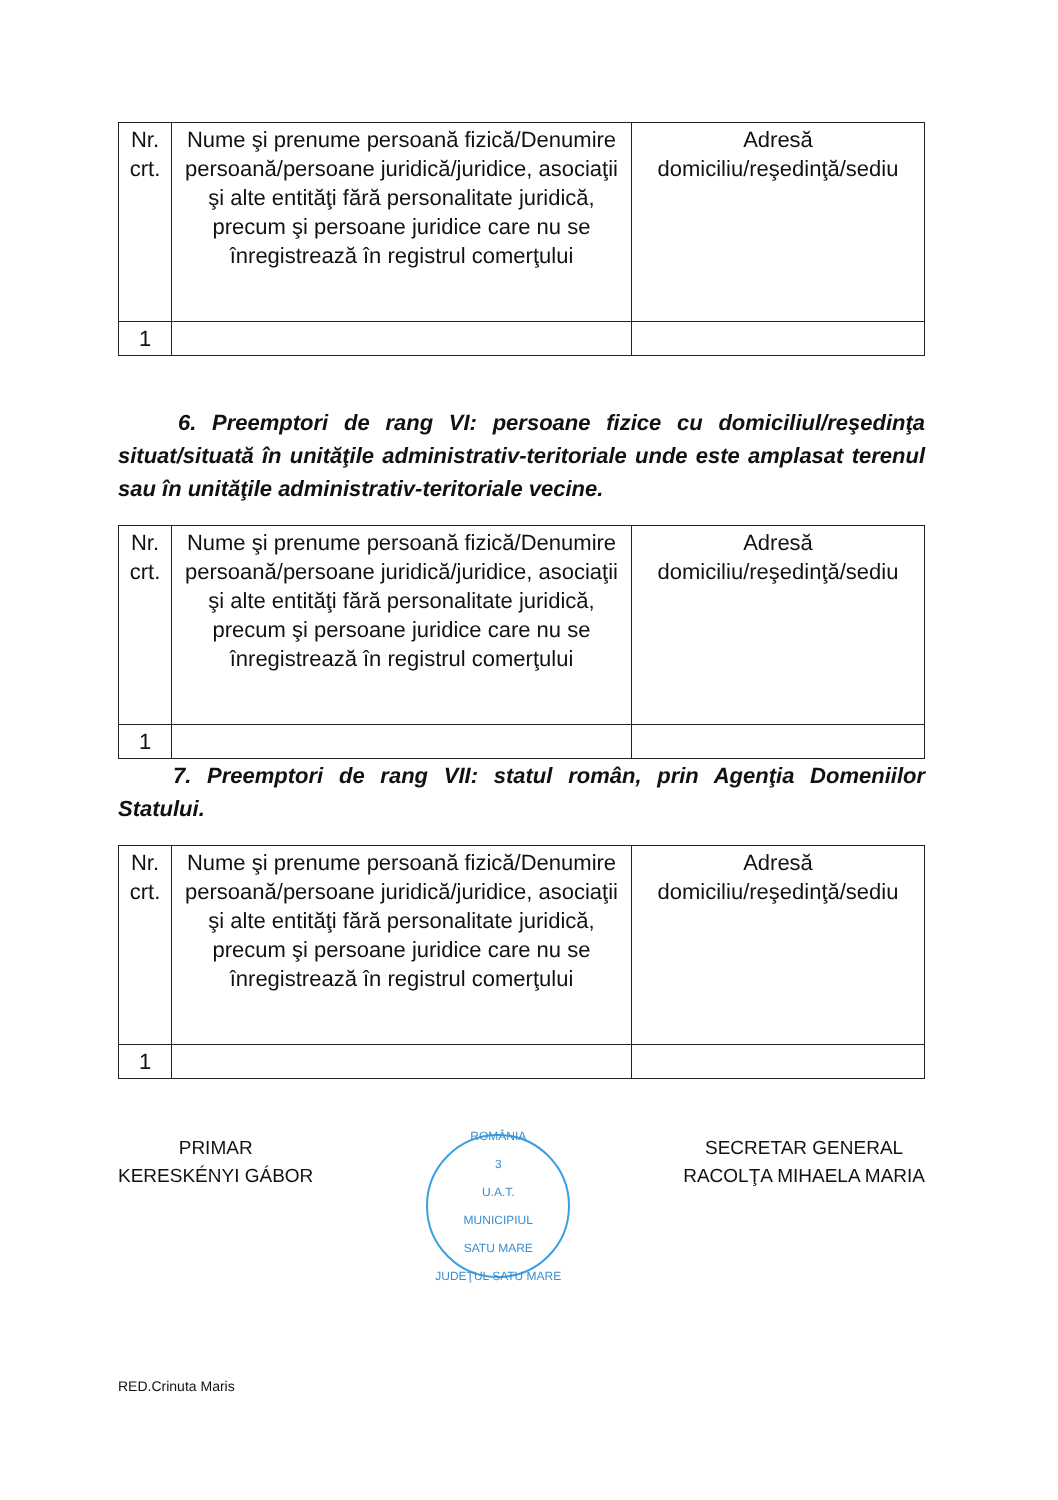| Nr. crt. | Nume şi prenume persoană fizică/Denumire persoană/persoane juridică/juridice, asociaţii şi alte entităţi fără personalitate juridică, precum şi persoane juridice care nu se înregistrează în registrul comerţului | Adresă domiciliu/reşedinţă/sediu |
| 1 | | |
6. Preemptori de rang VI: persoane fizice cu domiciliul/reşedinţa situat/situată în unităţile administrativ-teritoriale unde este amplasat terenul sau în unităţile administrativ-teritoriale vecine.
| Nr. crt. | Nume şi prenume persoană fizică/Denumire persoană/persoane juridică/juridice, asociaţii şi alte entităţi fără personalitate juridică, precum şi persoane juridice care nu se înregistrează în registrul comerţului | Adresă domiciliu/reşedinţă/sediu |
| 1 | | |
7. Preemptori de rang VII: statul român, prin Agenţia Domeniilor Statului.
| Nr. crt. | Nume şi prenume persoană fizică/Denumire persoană/persoane juridică/juridice, asociaţii şi alte entităţi fără personalitate juridică, precum şi persoane juridice care nu se înregistrează în registrul comerţului | Adresă domiciliu/reşedinţă/sediu |
| 1 | | |
PRIMAR
KERESKÉNYI GÁBOR
ROMÂNIA
3
U.A.T.
MUNICIPIUL
SATU MARE
JUDEŢUL SATU MARE
SECRETAR GENERAL
RACOLŢA MIHAELA MARIA
RED.Crinuta Maris